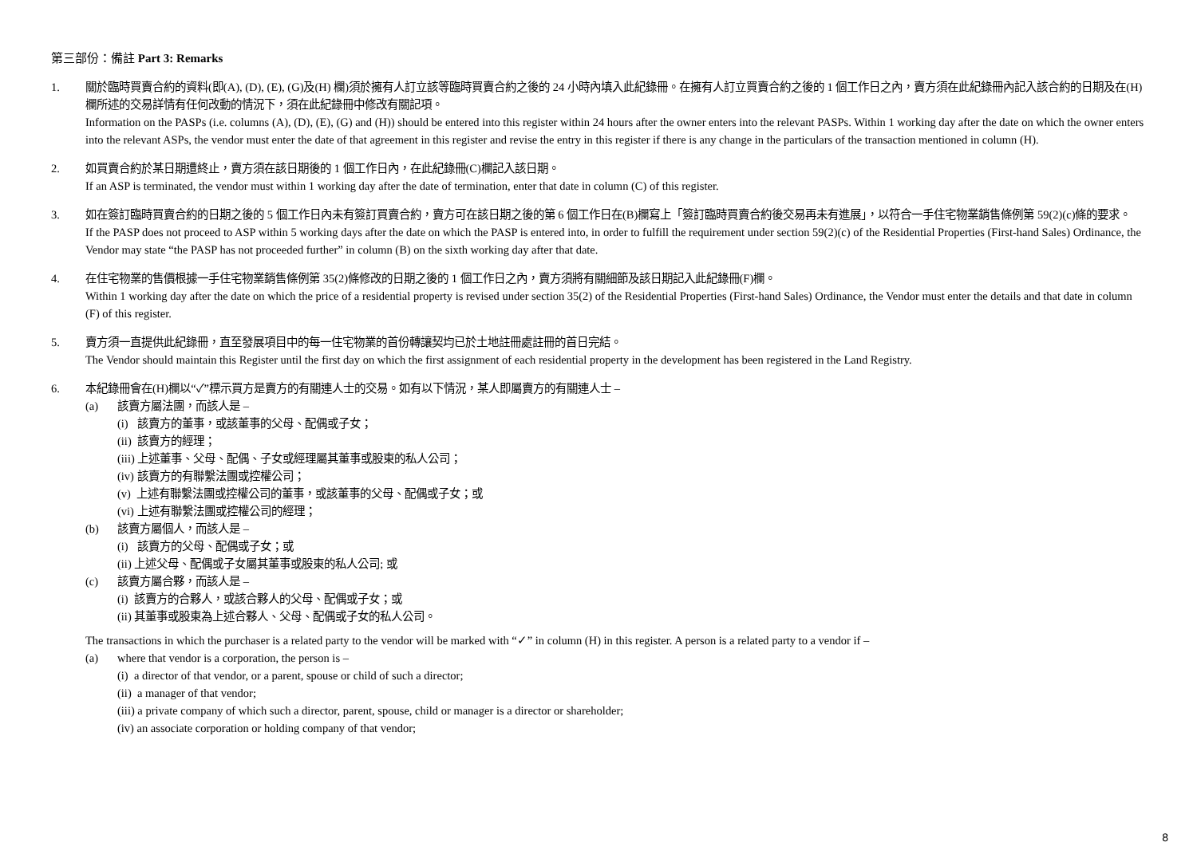第三部份：備註 Part 3: Remarks
1. 關於臨時買賣合約的資料(即(A), (D), (E), (G)及(H) 欄)須於擁有人訂立該等臨時買賣合約之後的 24 小時內填入此紀錄冊。在擁有人訂立買賣合約之後的 1 個工作日之內，賣方須在此紀錄冊內記入該合約的日期及在(H)欄所述的交易詳情有任何改動的情況下，須在此紀錄冊中修改有關記項。
Information on the PASPs (i.e. columns (A), (D), (E), (G) and (H)) should be entered into this register within 24 hours after the owner enters into the relevant PASPs. Within 1 working day after the date on which the owner enters into the relevant ASPs, the vendor must enter the date of that agreement in this register and revise the entry in this register if there is any change in the particulars of the transaction mentioned in column (H).
2. 如買賣合約於某日期遭終止，賣方須在該日期後的 1 個工作日內，在此紀錄冊(C)欄記入該日期。
If an ASP is terminated, the vendor must within 1 working day after the date of termination, enter that date in column (C) of this register.
3. 如在簽訂臨時買賣合約的日期之後的 5 個工作日內未有簽訂買賣合約，賣方可在該日期之後的第 6 個工作日在(B)欄寫上「簽訂臨時買賣合約後交易再未有進展」，以符合一手住宅物業銷售條例第 59(2)(c)條的要求。
If the PASP does not proceed to ASP within 5 working days after the date on which the PASP is entered into, in order to fulfill the requirement under section 59(2)(c) of the Residential Properties (First-hand Sales) Ordinance, the Vendor may state “the PASP has not proceeded further” in column (B) on the sixth working day after that date.
4. 在住宅物業的售價根據一手住宅物業銷售條例第 35(2)條修改的日期之後的 1 個工作日之內，賣方須將有關細節及該日期記入此紀錄冊(F)欄。
Within 1 working day after the date on which the price of a residential property is revised under section 35(2) of the Residential Properties (First-hand Sales) Ordinance, the Vendor must enter the details and that date in column (F) of this register.
5. 賣方須一直提供此紀錄冊，直至發展項目中的每一住宅物業的首份轉讓契均已於土地註冊處註冊的首日完結。
The Vendor should maintain this Register until the first day on which the first assignment of each residential property in the development has been registered in the Land Registry.
6. 本紀錄冊會在(H)欄以“✓”標示買方是賣方的有關連人士的交易。如有以下情況，某人即屬賣方的有關連人士 –
(a) 該賣方屬法團，而該人是 –
(i) 該賣方的董事，或該董事的父母、配偶或子女；
(ii) 該賣方的經理；
(iii) 上述董事、父母、配偶、子女或經理屬其董事或股東的私人公司；
(iv) 該賣方的有聯繫法團或控權公司；
(v) 上述有聯繫法團或控權公司的董事，或該董事的父母、配偶或子女；或
(vi) 上述有聯繫法團或控權公司的經理；
(b) 該賣方屬個人，而該人是 –
(i) 該賣方的父母、配偶或子女；或
(ii) 上述父母、配偶或子女屬其董事或股東的私人公司; 或
(c) 該賣方屬合夥，而該人是 –
(i) 該賣方的合夥人，或該合夥人的父母、配偶或子女；或
(ii) 其董事或股東為上述合夥人、父母、配偶或子女的私人公司。
The transactions in which the purchaser is a related party to the vendor will be marked with “✓” in column (H) in this register. A person is a related party to a vendor if –
(a) where that vendor is a corporation, the person is –
(i) a director of that vendor, or a parent, spouse or child of such a director;
(ii) a manager of that vendor;
(iii) a private company of which such a director, parent, spouse, child or manager is a director or shareholder;
(iv) an associate corporation or holding company of that vendor;
8